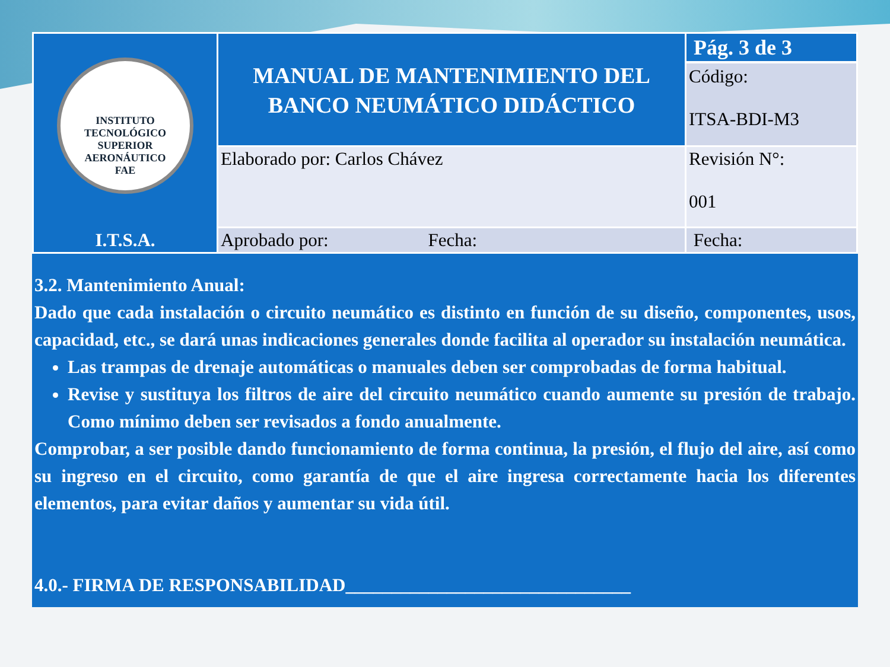| INSTITUTO TECNOLÓGICO SUPERIOR AERONÁUTICO FAE I.T.S.A. | MANUAL DE MANTENIMIENTO DEL BANCO NEUMÁTICO DIDÁCTICO | Pág. 3 de 3 Código: ITSA-BDI-M3 |
| | Elaborado por: Carlos Chávez | Revisión N°: 001 |
| | Aprobado por: Fecha: | Fecha: |
3.2. Mantenimiento Anual:
Dado que cada instalación o circuito neumático es distinto en función de su diseño, componentes, usos, capacidad, etc., se dará unas indicaciones generales donde facilita al operador su instalación neumática.
Las trampas de drenaje automáticas o manuales deben ser comprobadas de forma habitual.
Revise y sustituya los filtros de aire del circuito neumático cuando aumente su presión de trabajo. Como mínimo deben ser revisados a fondo anualmente.
Comprobar, a ser posible dando funcionamiento de forma continua, la presión, el flujo del aire, así como su ingreso en el circuito, como garantía de que el aire ingresa correctamente hacia los diferentes elementos, para evitar daños y aumentar su vida útil.
4.0.- FIRMA DE RESPONSABILIDAD_______________________________